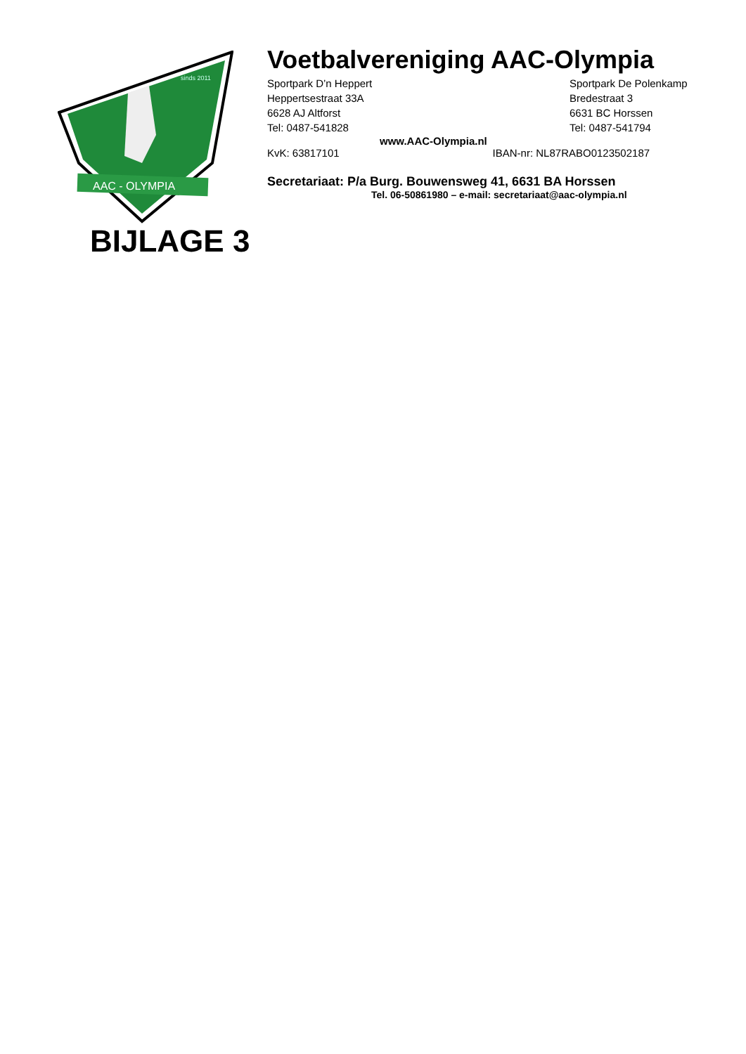AAC - OLYMPIA
sinds 2011
Voetbalvereniging AAC-Olympia
Sportpark D’n Heppert
Heppertsestraat 33A
6628 AJ Altforst
Tel: 0487-541828
Sportpark De Polenkamp
Bredestraat 3
6631 BC Horssen
Tel: 0487-541794
www.AAC-Olympia.nl
KvK: 63817101 IBAN-nr: NL87RABO0123502187
Secretariaat: P/a Burg. Bouwensweg 41, 6631 BA Horssen
Tel. 06-50861980 – e-mail: secretariaat@aac-olympia.nl
BIJLAGE 3